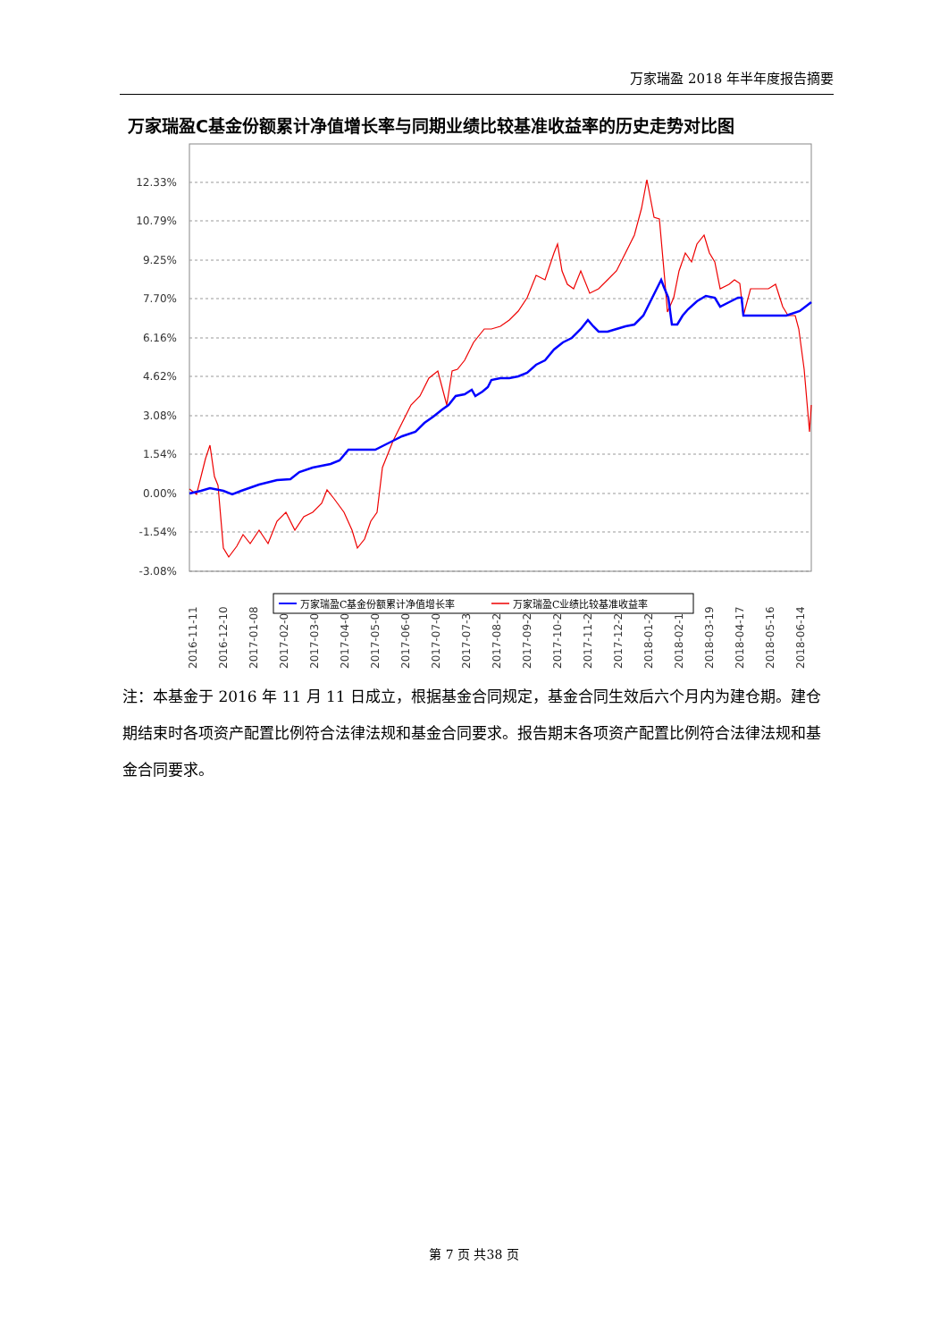万家瑞盈 2018 年半年度报告摘要
万家瑞盈C基金份额累计净值增长率与同期业绩比较基准收益率的历史走势对比图
12.33%
10.79%
9.25%
7.70%
6.16%
4.62%
3.08%
1.54%
0.00%
-1.54%
-3.08%
2016-11-11
2016-12-10
2017-01-08
2017-02-06
2017-03-07
2017-04-05
2017-05-04
2017-06-02
2017-07-01
2017-07-30
2017-08-28
2017-09-26
2017-10-25
2017-11-23
2017-12-22
2018-01-20
2018-02-18
2018-03-19
2018-04-17
2018-05-16
2018-06-14
万家瑞盈C基金份额累计净值增长率
万家瑞盈C业绩比较基准收益率
注：本基金于 2016 年 11 月 11 日成立，根据基金合同规定，基金合同生效后六个月内为建仓期。建仓期结束时各项资产配置比例符合法律法规和基金合同要求。报告期末各项资产配置比例符合法律法规和基金合同要求。
第 7 页 共38 页